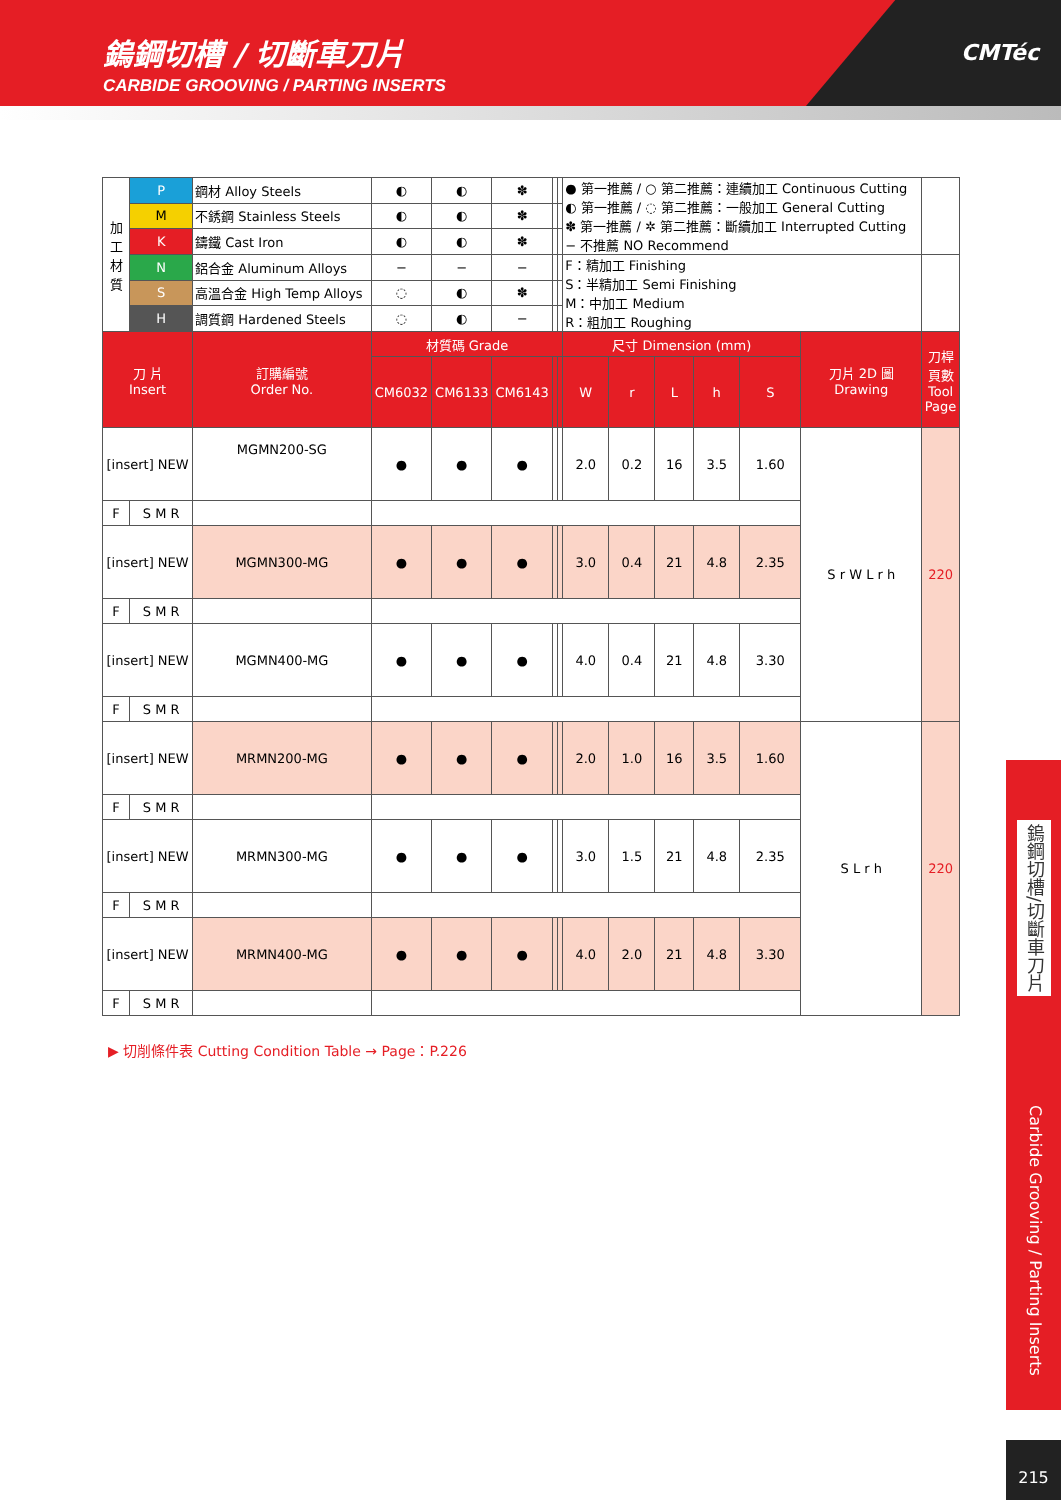鎢鋼切槽 / 切斷車刀片
CARBIDE GROOVING / PARTING INSERTS
CMTéc
| 加 工 材 質 | P | 鋼材 Alloy Steels | ◐ | ◐ | ✽ | | | ● 第一推薦 / ○ 第二推薦：連續加工 Continuous Cutting ◐ 第一推薦 / ◌ 第二推薦：一般加工 General Cutting ✽ 第一推薦 / ✲ 第二推薦：斷續加工 Interrupted Cutting − 不推薦 NO Recommend | | | | | | |
| | M | 不銹鋼 Stainless Steels | ◐ | ◐ | ✽ | | | | | | | | | |
| | K | 鑄鐵 Cast Iron | ◐ | ◐ | ✽ | | | | | | | | | |
| | N | 鋁合金 Aluminum Alloys | − | − | − | | | F：精加工 Finishing S：半精加工 Semi Finishing M：中加工 Medium R：粗加工 Roughing | | | | | | |
| | S | 高溫合金 High Temp Alloys | ◌ | ◐ | ✽ | | | | | | | | | |
| | H | 調質鋼 Hardened Steels | ◌ | ◐ | − | | | | | | | | | |
| 刀 片 Insert | | 訂購編號 Order No. | 材質碼 Grade | | | | | 尺寸 Dimension (mm) | | | | | 刀片 2D 圖 Drawing | 刀桿 頁數 Tool Page |
| | | | CM6032 | CM6133 | CM6143 | | | W | r | L | h | S | | |
| [insert] NEW | | MGMN200-SG | ● | ● | ● | | | 2.0 | 0.2 | 16 | 3.5 | 1.60 | S r W L r h | 220 |
| F | S M R | | | | | | | | | | | | | |
| [insert] NEW | | MGMN300-MG | ● | ● | ● | | | 3.0 | 0.4 | 21 | 4.8 | 2.35 | | |
| F | S M R | | | | | | | | | | | | | |
| [insert] NEW | | MGMN400-MG | ● | ● | ● | | | 4.0 | 0.4 | 21 | 4.8 | 3.30 | | |
| F | S M R | | | | | | | | | | | | | |
| [insert] NEW | | MRMN200-MG | ● | ● | ● | | | 2.0 | 1.0 | 16 | 3.5 | 1.60 | S L r h | 220 |
| F | S M R | | | | | | | | | | | | | |
| [insert] NEW | | MRMN300-MG | ● | ● | ● | | | 3.0 | 1.5 | 21 | 4.8 | 2.35 | | |
| F | S M R | | | | | | | | | | | | | |
| [insert] NEW | | MRMN400-MG | ● | ● | ● | | | 4.0 | 2.0 | 21 | 4.8 | 3.30 | | |
| F | S M R | | | | | | | | | | | | | |
▶ 切削條件表 Cutting Condition Table → Page：P.226
鎢鋼切槽/切斷車刀片
Carbide Grooving / Parting Inserts
215